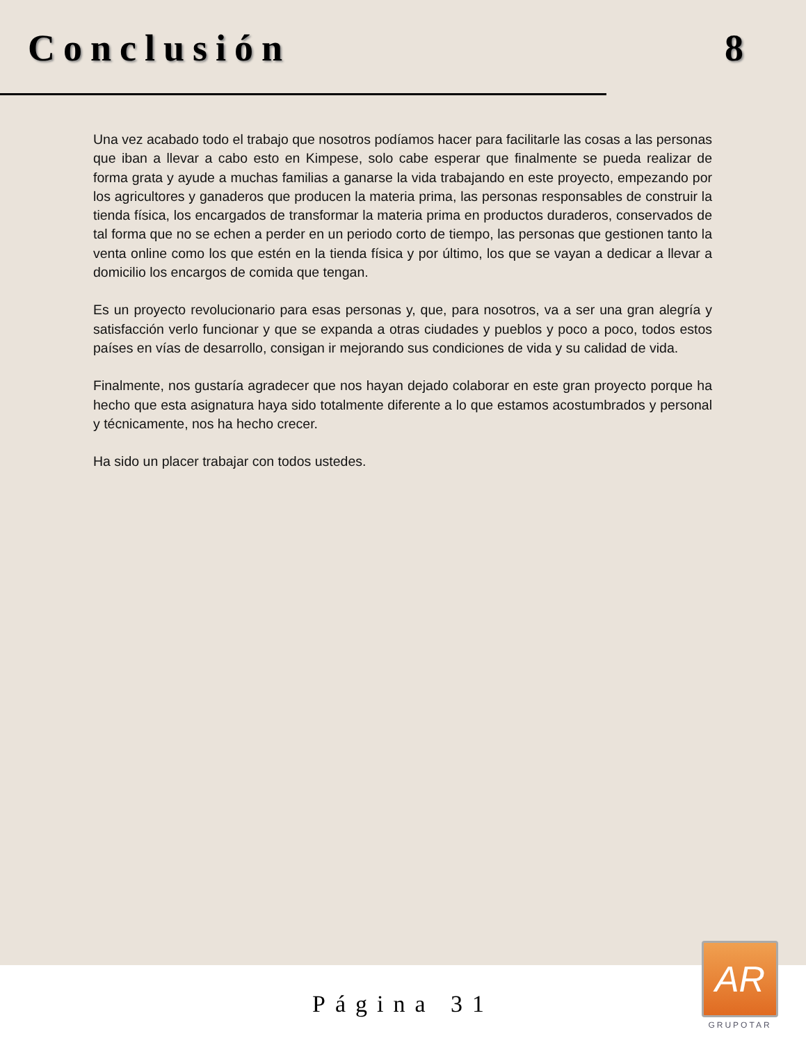Conclusión 8
Una vez acabado todo el trabajo que nosotros podíamos hacer para facilitarle las cosas a las personas que iban a llevar a cabo esto en Kimpese, solo cabe esperar que finalmente se pueda realizar de forma grata y ayude a muchas familias a ganarse la vida trabajando en este proyecto, empezando por los agricultores y ganaderos que producen la materia prima, las personas responsables de construir la tienda física, los encargados de transformar la materia prima en productos duraderos, conservados de tal forma que no se echen a perder en un periodo corto de tiempo, las personas que gestionen tanto la venta online como los que estén en la tienda física y por último, los que se vayan a dedicar a llevar a domicilio los encargos de comida que tengan.
Es un proyecto revolucionario para esas personas y, que, para nosotros, va a ser una gran alegría y satisfacción verlo funcionar y que se expanda a otras ciudades y pueblos y poco a poco, todos estos países en vías de desarrollo, consigan ir mejorando sus condiciones de vida y su calidad de vida.
Finalmente, nos gustaría agradecer que nos hayan dejado colaborar en este gran proyecto porque ha hecho que esta asignatura haya sido totalmente diferente a lo que estamos acostumbrados y personal y técnicamente, nos ha hecho crecer.
Ha sido un placer trabajar con todos ustedes.
Página 31
AR
GRUPOTAR